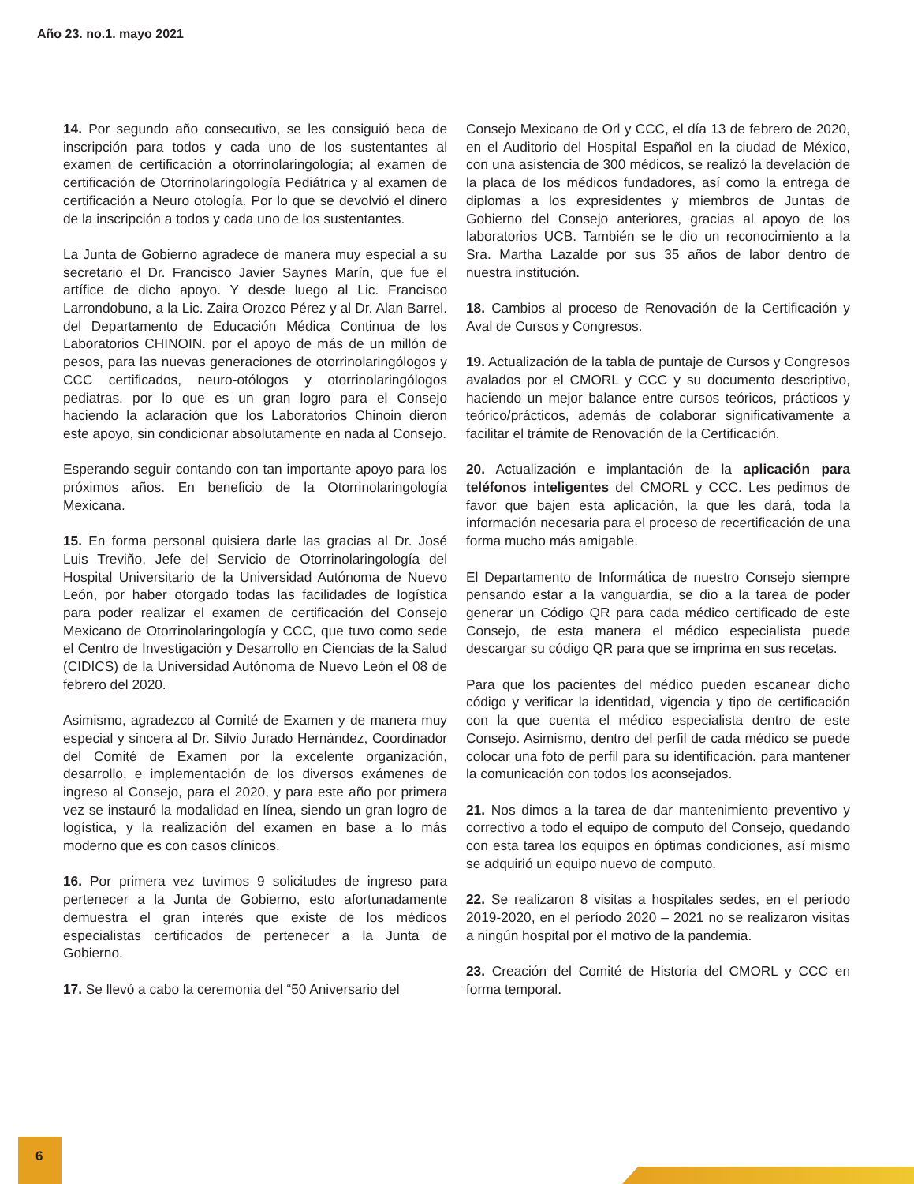Año 23. no.1. mayo 2021
14. Por segundo año consecutivo, se les consiguió beca de inscripción para todos y cada uno de los sustentantes al examen de certificación a otorrinolaringología; al examen de certificación de Otorrinolaringología Pediátrica y al examen de certificación a Neuro otología. Por lo que se devolvió el dinero de la inscripción a todos y cada uno de los sustentantes.
La Junta de Gobierno agradece de manera muy especial a su secretario el Dr. Francisco Javier Saynes Marín, que fue el artífice de dicho apoyo. Y desde luego al Lic. Francisco Larrondobuno, a la Lic. Zaira Orozco Pérez y al Dr. Alan Barrel. del Departamento de Educación Médica Continua de los Laboratorios CHINOIN. por el apoyo de más de un millón de pesos, para las nuevas generaciones de otorrinolaringólogos y CCC certificados, neuro-otólogos y otorrinolaringólogos pediatras. por lo que es un gran logro para el Consejo haciendo la aclaración que los Laboratorios Chinoin dieron este apoyo, sin condicionar absolutamente en nada al Consejo.
Esperando seguir contando con tan importante apoyo para los próximos años. En beneficio de la Otorrinolaringología Mexicana.
15. En forma personal quisiera darle las gracias al Dr. José Luis Treviño, Jefe del Servicio de Otorrinolaringología del Hospital Universitario de la Universidad Autónoma de Nuevo León, por haber otorgado todas las facilidades de logística para poder realizar el examen de certificación del Consejo Mexicano de Otorrinolaringología y CCC, que tuvo como sede el Centro de Investigación y Desarrollo en Ciencias de la Salud (CIDICS) de la Universidad Autónoma de Nuevo León el 08 de febrero del 2020.
Asimismo, agradezco al Comité de Examen y de manera muy especial y sincera al Dr. Silvio Jurado Hernández, Coordinador del Comité de Examen por la excelente organización, desarrollo, e implementación de los diversos exámenes de ingreso al Consejo, para el 2020, y para este año por primera vez se instauró la modalidad en línea, siendo un gran logro de logística, y la realización del examen en base a lo más moderno que es con casos clínicos.
16. Por primera vez tuvimos 9 solicitudes de ingreso para pertenecer a la Junta de Gobierno, esto afortunadamente demuestra el gran interés que existe de los médicos especialistas certificados de pertenecer a la Junta de Gobierno.
17. Se llevó a cabo la ceremonia del “50 Aniversario del
Consejo Mexicano de Orl y CCC, el día 13 de febrero de 2020, en el Auditorio del Hospital Español en la ciudad de México, con una asistencia de 300 médicos, se realizó la develación de la placa de los médicos fundadores, así como la entrega de diplomas a los expresidentes y miembros de Juntas de Gobierno del Consejo anteriores, gracias al apoyo de los laboratorios UCB. También se le dio un reconocimiento a la Sra. Martha Lazalde por sus 35 años de labor dentro de nuestra institución.
18. Cambios al proceso de Renovación de la Certificación y Aval de Cursos y Congresos.
19. Actualización de la tabla de puntaje de Cursos y Congresos avalados por el CMORL y CCC y su documento descriptivo, haciendo un mejor balance entre cursos teóricos, prácticos y teórico/prácticos, además de colaborar significativamente a facilitar el trámite de Renovación de la Certificación.
20. Actualización e implantación de la aplicación para teléfonos inteligentes del CMORL y CCC. Les pedimos de favor que bajen esta aplicación, la que les dará, toda la información necesaria para el proceso de recertificación de una forma mucho más amigable.
El Departamento de Informática de nuestro Consejo siempre pensando estar a la vanguardia, se dio a la tarea de poder generar un Código QR para cada médico certificado de este Consejo, de esta manera el médico especialista puede descargar su código QR para que se imprima en sus recetas.
Para que los pacientes del médico pueden escanear dicho código y verificar la identidad, vigencia y tipo de certificación con la que cuenta el médico especialista dentro de este Consejo. Asimismo, dentro del perfil de cada médico se puede colocar una foto de perfil para su identificación. para mantener la comunicación con todos los aconsejados.
21. Nos dimos a la tarea de dar mantenimiento preventivo y correctivo a todo el equipo de computo del Consejo, quedando con esta tarea los equipos en óptimas condiciones, así mismo se adquirió un equipo nuevo de computo.
22. Se realizaron 8 visitas a hospitales sedes, en el período 2019-2020, en el período 2020 – 2021 no se realizaron visitas a ningún hospital por el motivo de la pandemia.
23. Creación del Comité de Historia del CMORL y CCC en forma temporal.
6